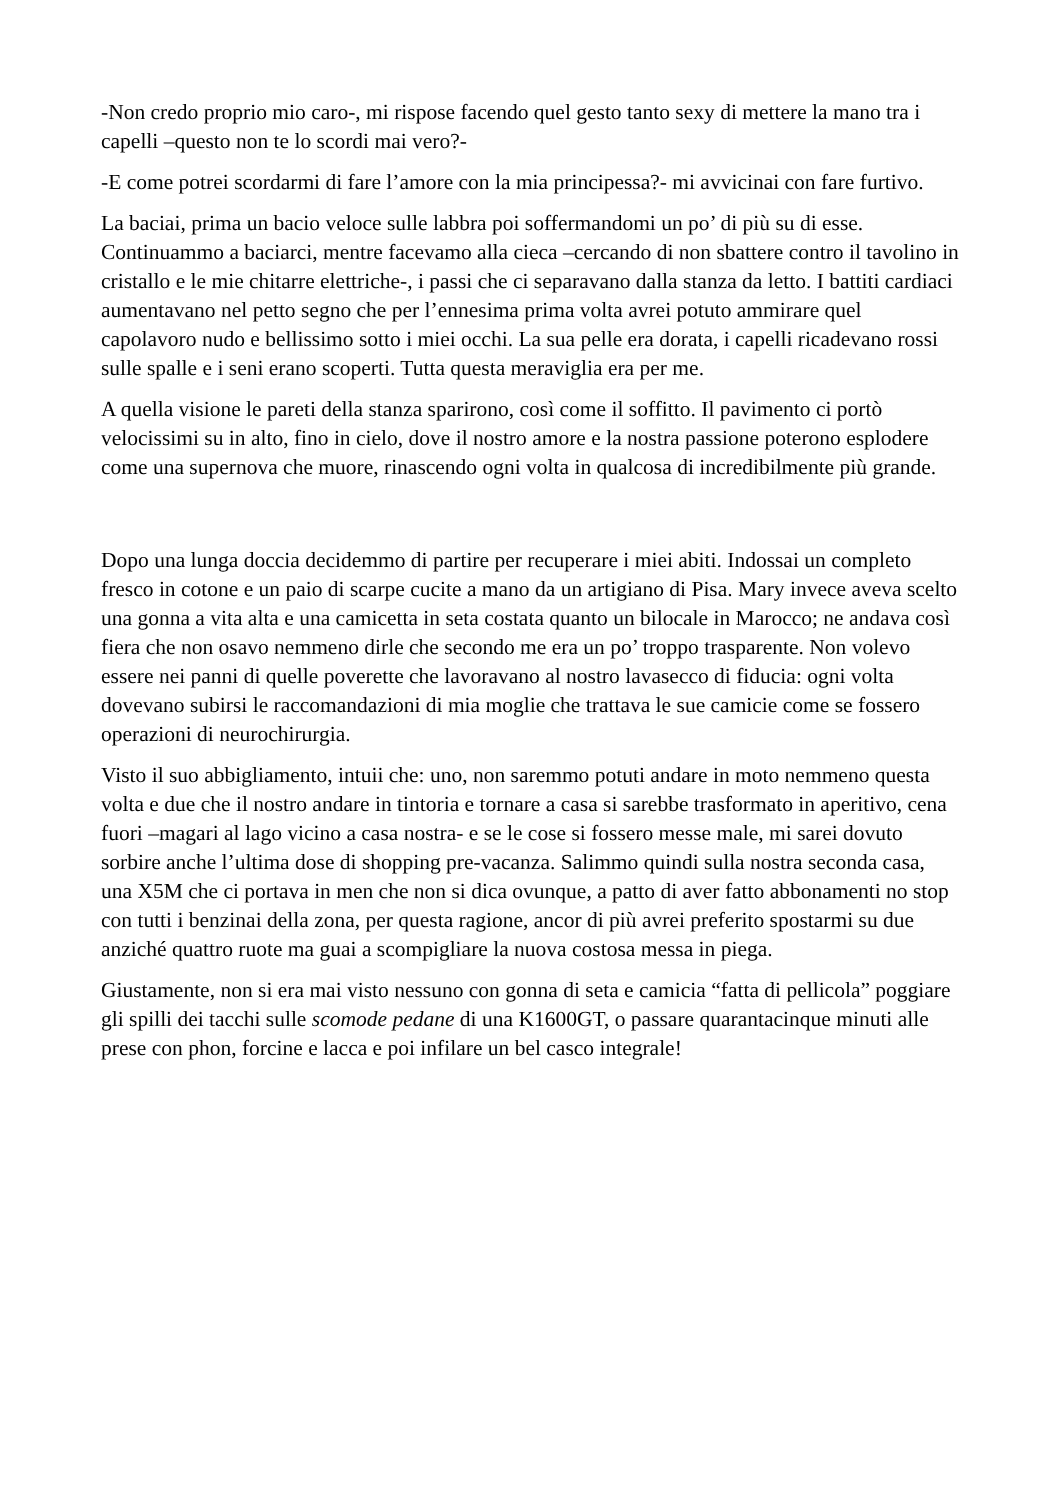-Non credo proprio mio caro-, mi rispose facendo quel gesto tanto sexy di mettere la mano tra i capelli –questo non te lo scordi mai vero?-
-E come potrei scordarmi di fare l’amore con la mia principessa?- mi avvicinai con fare furtivo.
La baciai, prima un bacio veloce sulle labbra poi soffermandomi un po’ di più su di esse. Continuammo a baciarci, mentre facevamo alla cieca –cercando di non sbattere contro il tavolino in cristallo e le mie chitarre elettriche-, i passi che ci separavano dalla stanza da letto. I battiti cardiaci aumentavano nel petto segno che per l’ennesima prima volta avrei potuto ammirare quel capolavoro nudo e bellissimo sotto i miei occhi. La sua pelle era dorata, i capelli ricadevano rossi sulle spalle e i seni erano scoperti. Tutta questa meraviglia era per me.
A quella visione le pareti della stanza sparirono, così come il soffitto. Il pavimento ci portò velocissimi su in alto, fino in cielo, dove il nostro amore e la nostra passione poterono esplodere come una supernova che muore, rinascendo ogni volta in qualcosa di incredibilmente più grande.
Dopo una lunga doccia decidemmo di partire per recuperare i miei abiti. Indossai un completo fresco in cotone e un paio di scarpe cucite a mano da un artigiano di Pisa. Mary invece aveva scelto una gonna a vita alta e una camicetta in seta costata quanto un bilocale in Marocco; ne andava così fiera che non osavo nemmeno dirle che secondo me era un po’ troppo trasparente. Non volevo essere nei panni di quelle poverette che lavoravano al nostro lavasecco di fiducia: ogni volta dovevano subirsi le raccomandazioni di mia moglie che trattava le sue camicie come se fossero operazioni di neurochirurgia.
Visto il suo abbigliamento, intuii che: uno, non saremmo potuti andare in moto nemmeno questa volta e due che il nostro andare in tintoria e tornare a casa si sarebbe trasformato in aperitivo, cena fuori –magari al lago vicino a casa nostra- e se le cose si fossero messe male, mi sarei dovuto sorbire anche l’ultima dose di shopping pre-vacanza. Salimmo quindi sulla nostra seconda casa, una X5M che ci portava in men che non si dica ovunque, a patto di aver fatto abbonamenti no stop con tutti i benzinai della zona, per questa ragione, ancor di più avrei preferito spostarmi su due anziché quattro ruote ma guai a scompigliare la nuova costosa messa in piega.
Giustamente, non si era mai visto nessuno con gonna di seta e camicia “fatta di pellicola” poggiare gli spilli dei tacchi sulle scomode pedane di una K1600GT, o passare quarantacinque minuti alle prese con phon, forcine e lacca e poi infilare un bel casco integrale!